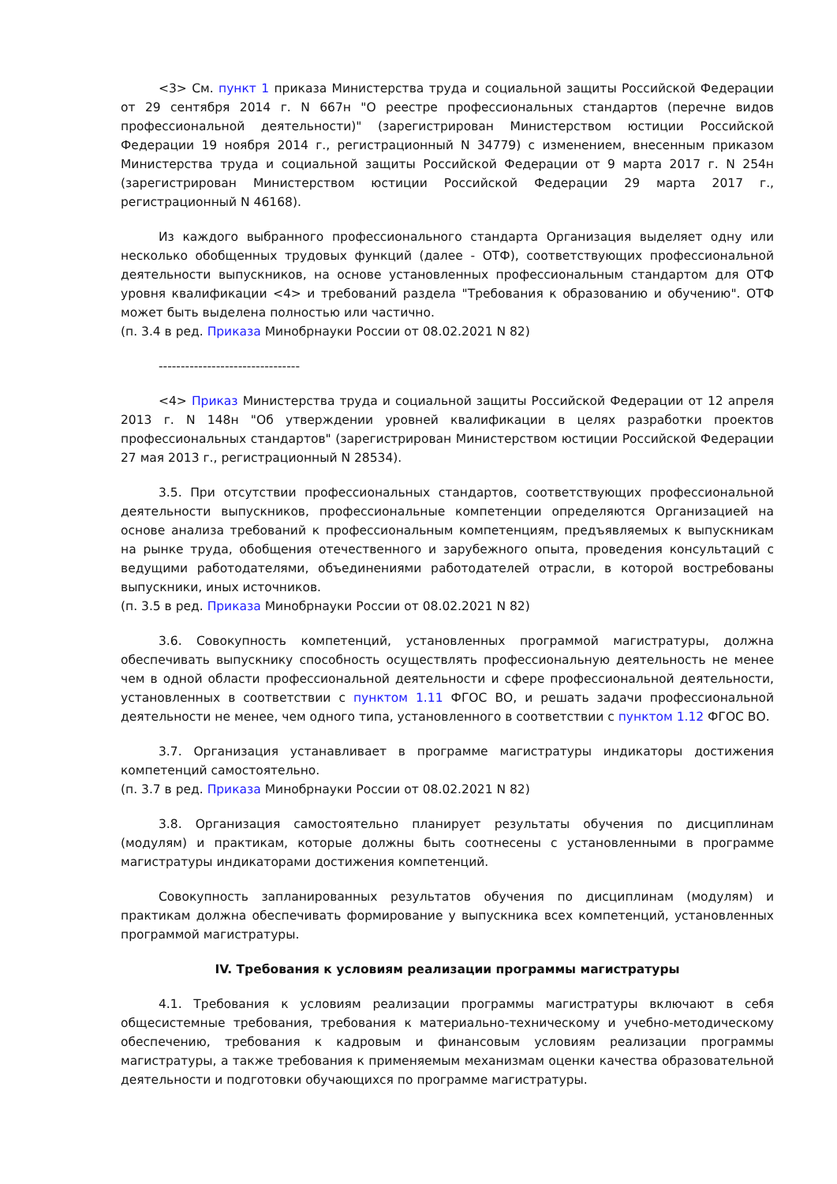<3> См. пункт 1 приказа Министерства труда и социальной защиты Российской Федерации от 29 сентября 2014 г. N 667н "О реестре профессиональных стандартов (перечне видов профессиональной деятельности)" (зарегистрирован Министерством юстиции Российской Федерации 19 ноября 2014 г., регистрационный N 34779) с изменением, внесенным приказом Министерства труда и социальной защиты Российской Федерации от 9 марта 2017 г. N 254н (зарегистрирован Министерством юстиции Российской Федерации 29 марта 2017 г., регистрационный N 46168).
Из каждого выбранного профессионального стандарта Организация выделяет одну или несколько обобщенных трудовых функций (далее - ОТФ), соответствующих профессиональной деятельности выпускников, на основе установленных профессиональным стандартом для ОТФ уровня квалификации <4> и требований раздела "Требования к образованию и обучению". ОТФ может быть выделена полностью или частично.
(п. 3.4 в ред. Приказа Минобрнауки России от 08.02.2021 N 82)
--------------------------------
<4> Приказ Министерства труда и социальной защиты Российской Федерации от 12 апреля 2013 г. N 148н "Об утверждении уровней квалификации в целях разработки проектов профессиональных стандартов" (зарегистрирован Министерством юстиции Российской Федерации 27 мая 2013 г., регистрационный N 28534).
3.5. При отсутствии профессиональных стандартов, соответствующих профессиональной деятельности выпускников, профессиональные компетенции определяются Организацией на основе анализа требований к профессиональным компетенциям, предъявляемых к выпускникам на рынке труда, обобщения отечественного и зарубежного опыта, проведения консультаций с ведущими работодателями, объединениями работодателей отрасли, в которой востребованы выпускники, иных источников.
(п. 3.5 в ред. Приказа Минобрнауки России от 08.02.2021 N 82)
3.6. Совокупность компетенций, установленных программой магистратуры, должна обеспечивать выпускнику способность осуществлять профессиональную деятельность не менее чем в одной области профессиональной деятельности и сфере профессиональной деятельности, установленных в соответствии с пунктом 1.11 ФГОС ВО, и решать задачи профессиональной деятельности не менее, чем одного типа, установленного в соответствии с пунктом 1.12 ФГОС ВО.
3.7. Организация устанавливает в программе магистратуры индикаторы достижения компетенций самостоятельно.
(п. 3.7 в ред. Приказа Минобрнауки России от 08.02.2021 N 82)
3.8. Организация самостоятельно планирует результаты обучения по дисциплинам (модулям) и практикам, которые должны быть соотнесены с установленными в программе магистратуры индикаторами достижения компетенций.
Совокупность запланированных результатов обучения по дисциплинам (модулям) и практикам должна обеспечивать формирование у выпускника всех компетенций, установленных программой магистратуры.
IV. Требования к условиям реализации программы магистратуры
4.1. Требования к условиям реализации программы магистратуры включают в себя общесистемные требования, требования к материально-техническому и учебно-методическому обеспечению, требования к кадровым и финансовым условиям реализации программы магистратуры, а также требования к применяемым механизмам оценки качества образовательной деятельности и подготовки обучающихся по программе магистратуры.